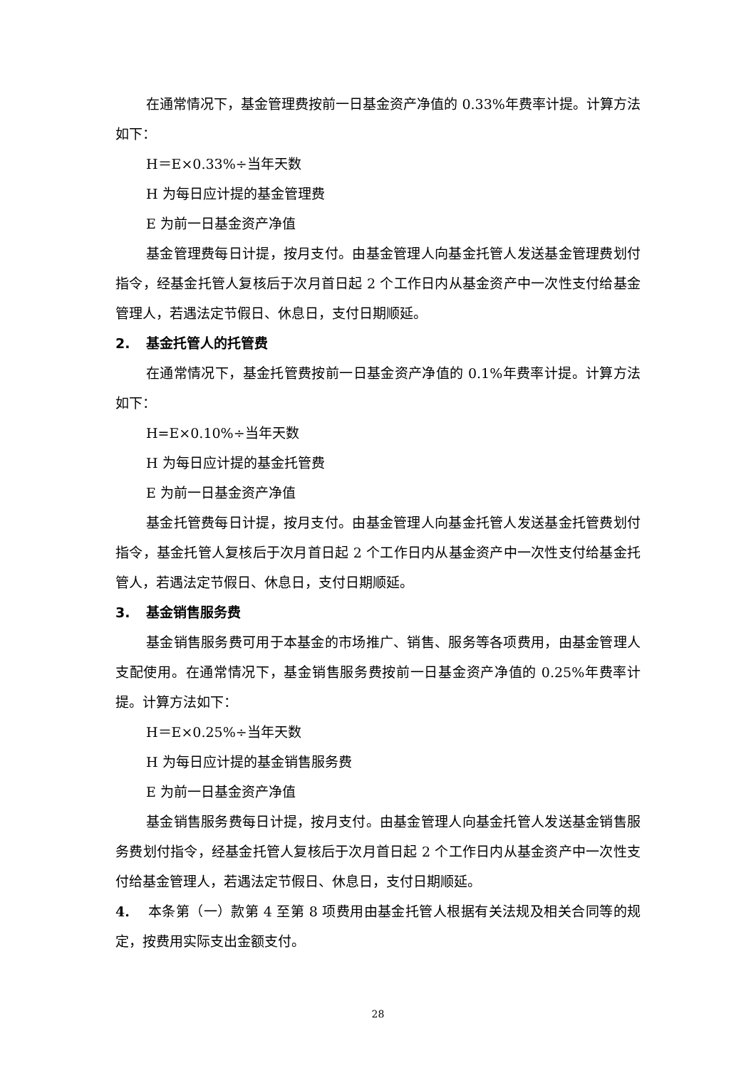在通常情况下，基金管理费按前一日基金资产净值的 0.33%年费率计提。计算方法如下：
H＝E×0.33%÷当年天数
H 为每日应计提的基金管理费
E 为前一日基金资产净值
基金管理费每日计提，按月支付。由基金管理人向基金托管人发送基金管理费划付指令，经基金托管人复核后于次月首日起 2 个工作日内从基金资产中一次性支付给基金管理人，若遇法定节假日、休息日，支付日期顺延。
2. 基金托管人的托管费
在通常情况下，基金托管费按前一日基金资产净值的 0.1%年费率计提。计算方法如下：
H=E×0.10%÷当年天数
H 为每日应计提的基金托管费
E 为前一日基金资产净值
基金托管费每日计提，按月支付。由基金管理人向基金托管人发送基金托管费划付指令，基金托管人复核后于次月首日起 2 个工作日内从基金资产中一次性支付给基金托管人，若遇法定节假日、休息日，支付日期顺延。
3. 基金销售服务费
基金销售服务费可用于本基金的市场推广、销售、服务等各项费用，由基金管理人支配使用。在通常情况下，基金销售服务费按前一日基金资产净值的 0.25%年费率计提。计算方法如下：
H＝E×0.25%÷当年天数
H 为每日应计提的基金销售服务费
E 为前一日基金资产净值
基金销售服务费每日计提，按月支付。由基金管理人向基金托管人发送基金销售服务费划付指令，经基金托管人复核后于次月首日起 2 个工作日内从基金资产中一次性支付给基金管理人，若遇法定节假日、休息日，支付日期顺延。
4. 本条第（一）款第 4 至第 8 项费用由基金托管人根据有关法规及相关合同等的规定，按费用实际支出金额支付。
28